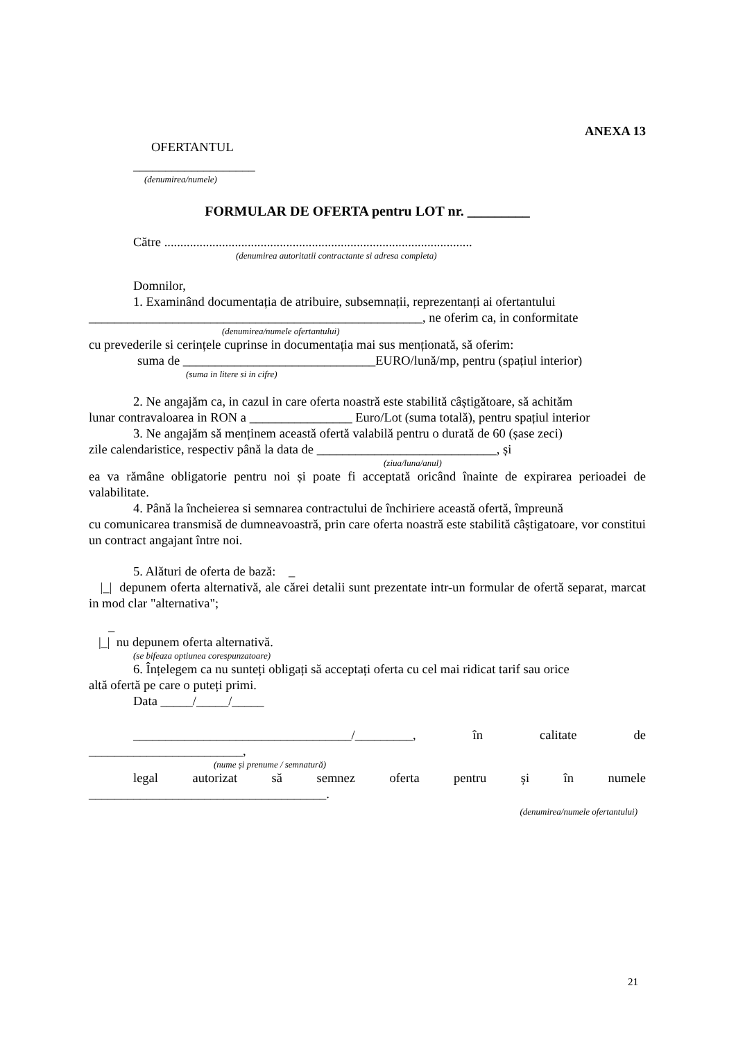ANEXA 13
OFERTANTUL
___________________
(denumirea/numele)
FORMULAR DE OFERTA pentru LOT nr. _________
Către ................................................................................................
(denumirea autoritatii contractante si adresa completa)
Domnilor,
1. Examinând documentația de atribuire, subsemnații, reprezentanți ai ofertantului
____________________________________________________, ne oferim ca, in conformitate
(denumirea/numele ofertantului)
cu prevederile si cerințele cuprinse in documentația mai sus menționată, să oferim:
suma de ______________________________EURO/lună/mp, pentru (spațiul interior)
(suma in litere si in cifre)
2. Ne angajăm ca, in cazul in care oferta noastră este stabilită câștigătoare, să achităm
lunar contravaloarea in RON a ________________ Euro/Lot (suma totală), pentru spațiul interior
3. Ne angajăm să menținem această ofertă valabilă pentru o durată de 60 (șase zeci)
zile calendaristice, respectiv până la data de ____________________________, și
(ziua/luna/anul)
ea va rămâne obligatorie pentru noi și poate fi acceptată oricând înainte de expirarea perioadei de valabilitate.
4. Până la încheierea si semnarea contractului de închiriere această ofertă, împreună
cu comunicarea transmisă de dumneavoastră, prin care oferta noastră este stabilită câștigatoare, vor constitui un contract angajant între noi.
5. Alături de oferta de bază: _
|_| depunem oferta alternativă, ale cărei detalii sunt prezentate intr-un formular de ofertă separat, marcat in mod clar "alternativa";
_
|_| nu depunem oferta alternativă.
(se bifeaza optiunea corespunzatoare)
6. Înțelegem ca nu sunteți obligați să acceptați oferta cu cel mai ridicat tarif sau orice
altă ofertă pe care o puteți primi.
Data _____/_____/_____
__________________________________/_________, în calitate de
________________________,
(nume și prenume / semnatură)
legal autorizat să semnez oferta pentru și în numele
_____________________________________.
(denumirea/numele ofertantului)
21